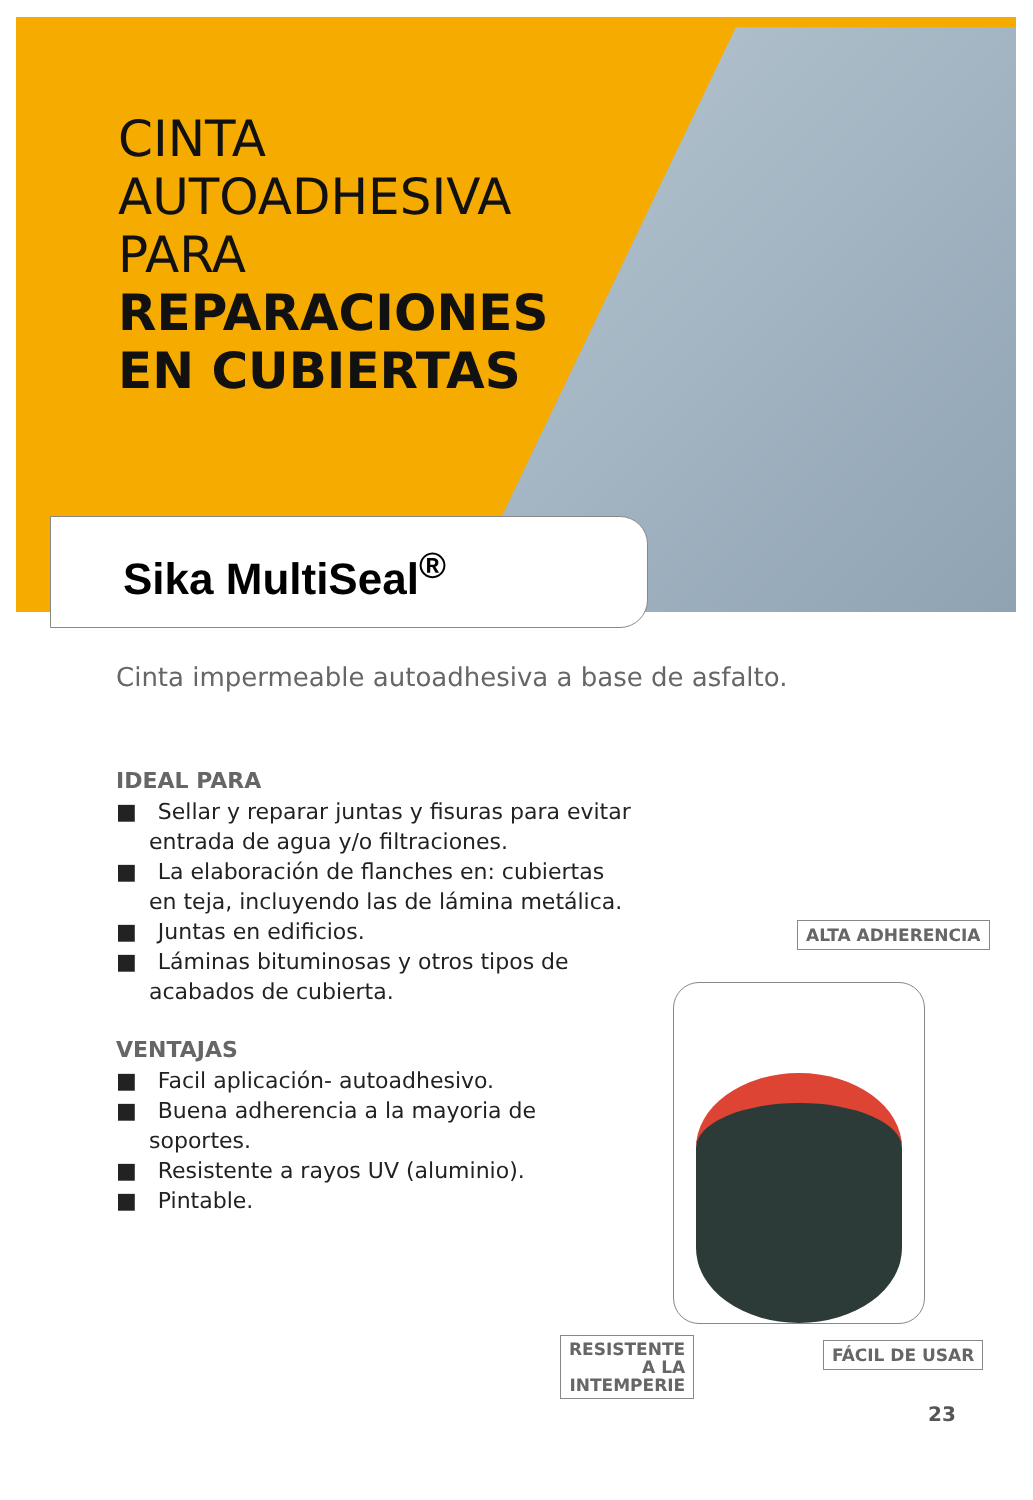CINTA
AUTOADHESIVA
PARA
REPARACIONES
EN CUBIERTAS
Sika MultiSeal<sup>®</sup>
Cinta impermeable autoadhesiva a base de asfalto.
IDEAL PARA
■ Sellar y reparar juntas y fisuras para evitar entrada de agua y/o filtraciones.
■ La elaboración de flanches en: cubiertas en teja, incluyendo las de lámina metálica.
■ Juntas en edificios.
■ Láminas bituminosas y otros tipos de acabados de cubierta.
VENTAJAS
■ Facil aplicación- autoadhesivo.
■ Buena adherencia a la mayoria de soportes.
■ Resistente a rayos UV (aluminio).
■ Pintable.
ALTA ADHERENCIA
RESISTENTE
A LA
INTEMPERIE
FÁCIL DE USAR
23